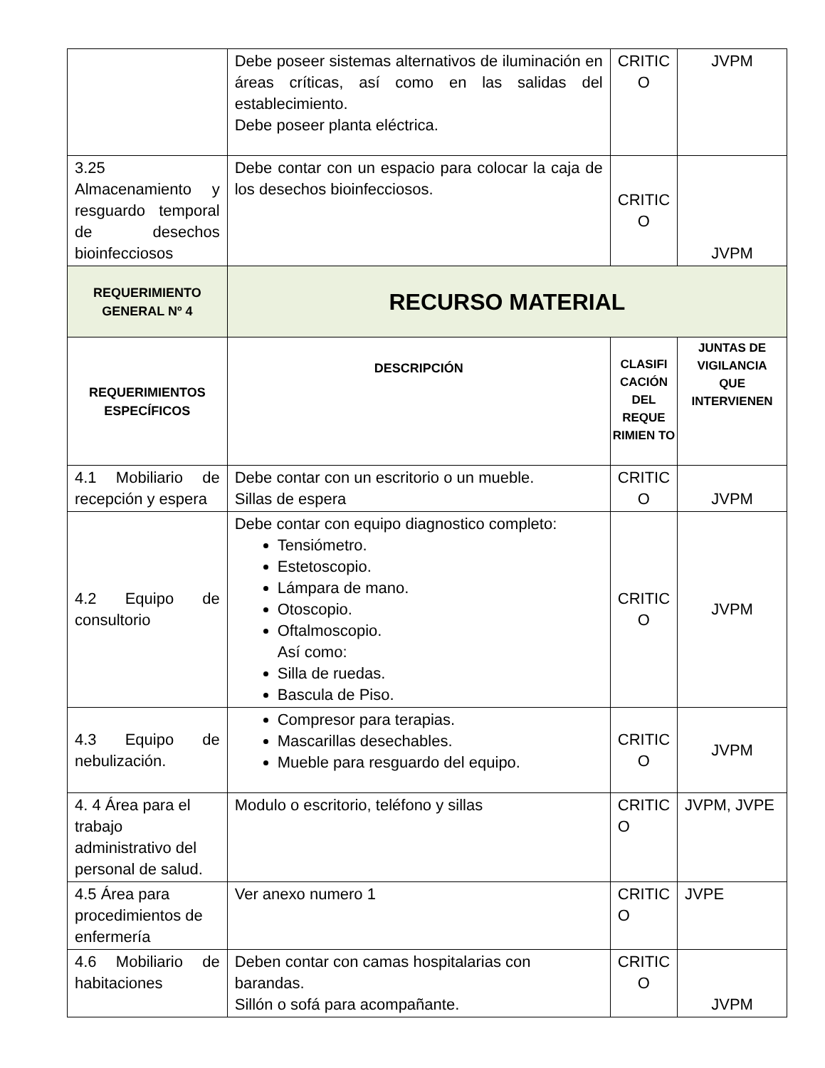| | Debe poseer sistemas alternativos de iluminación en áreas críticas, así como en las salidas del establecimiento. Debe poseer planta eléctrica. | CRITIC O | JVPM |
| 3.25 Almacenamiento y resguardo temporal de desechos bioinfecciosos | Debe contar con un espacio para colocar la caja de los desechos bioinfecciosos. | CRITIC O | JVPM |
| REQUERIMIENTO GENERAL Nº 4 | RECURSO MATERIAL | | |
| REQUERIMIENTOS ESPECÍFICOS | DESCRIPCIÓN | CLASIFI CACIÓN DEL REQUE RIMIEN TO | JUNTAS DE VIGILANCIA QUE INTERVIENEN |
| 4.1 Mobiliario de recepción y espera | Debe contar con un escritorio o un mueble. Sillas de espera | CRITIC O | JVPM |
| 4.2 Equipo de consultorio | Debe contar con equipo diagnostico completo: Tensiómetro. Estetoscopio. Lámpara de mano. Otoscopio. Oftalmoscopio. Así como: Silla de ruedas. Bascula de Piso. | CRITIC O | JVPM |
| 4.3 Equipo de nebulización. | Compresor para terapias. Mascarillas desechables. Mueble para resguardo del equipo. | CRITIC O | JVPM |
| 4. 4 Área para el trabajo administrativo del personal de salud. | Modulo o escritorio, teléfono y sillas | CRITIC O | JVPM, JVPE |
| 4.5 Área para procedimientos de enfermería | Ver anexo numero 1 | CRITIC O | JVPE |
| 4.6 Mobiliario de habitaciones | Deben contar con camas hospitalarias con barandas. Sillón o sofá para acompañante. | CRITIC O | JVPM |